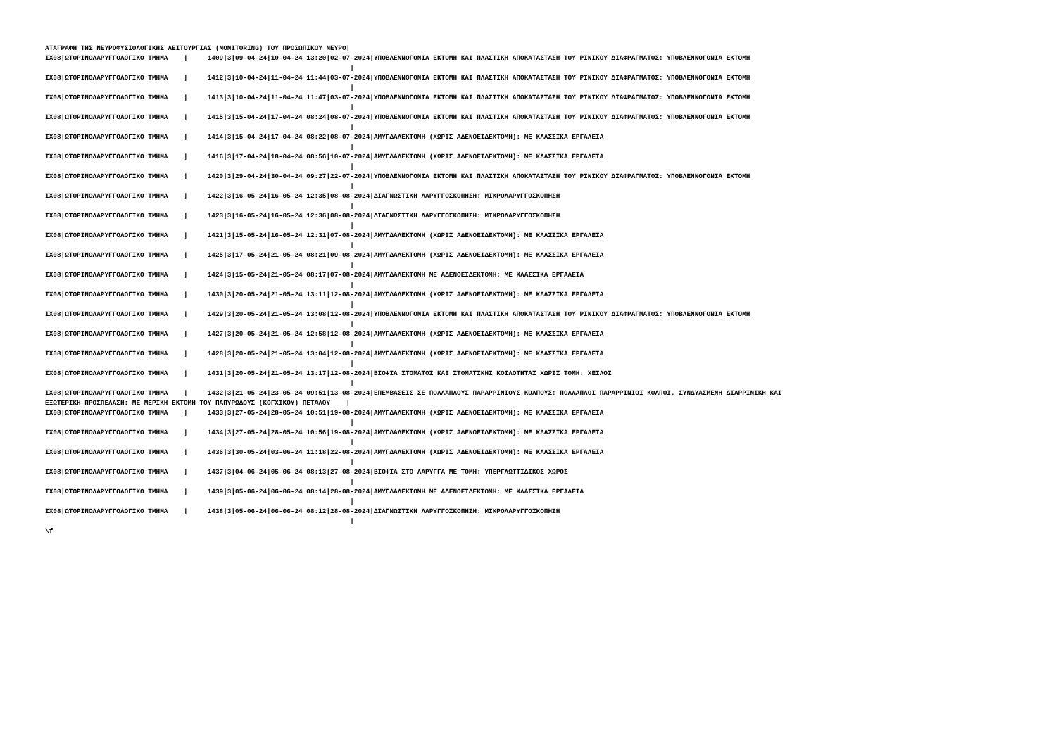ΑΤΑΓΡΑΦΗ ΤΗΣ ΝΕΥΡΟΦΥΣΙΟΛΟΓΙΚΗΣ ΛΕΙΤΟΥΡΓΙΑΣ (MONITORING) ΤΟΥ ΠΡΟΣΩΠΙΚΟΥ ΝΕΥΡΟ|
ΙΧ08|ΩΤΟΡΙΝΟΛΑΡΥΓΓΟΛΟΓΙΚΟ ΤΜΗΜΑ    |     1409|3|09-04-24|10-04-24 13:20|02-07-2024|ΥΠΟΒΛΕΝΝΟΓΟΝΙΑ ΕΚΤΟΜΗ ΚΑΙ ΠΛΑΣΤΙΚΗ ΑΠΟΚΑΤΑΣΤΑΣΗ ΤΟΥ ΡΙΝΙΚΟΥ ΔΙΑΦΡΑΓΜΑΤΟΣ: ΥΠΟΒΛΕΝΝΟΓΟΝΙΑ ΕΚΤΟΜΗ
                                                                             |
ΙΧ08|ΩΤΟΡΙΝΟΛΑΡΥΓΓΟΛΟΓΙΚΟ ΤΜΗΜΑ    |     1412|3|10-04-24|11-04-24 11:44|03-07-2024|ΥΠΟΒΛΕΝΝΟΓΟΝΙΑ ΕΚΤΟΜΗ ΚΑΙ ΠΛΑΣΤΙΚΗ ΑΠΟΚΑΤΑΣΤΑΣΗ ΤΟΥ ΡΙΝΙΚΟΥ ΔΙΑΦΡΑΓΜΑΤΟΣ: ΥΠΟΒΛΕΝΝΟΓΟΝΙΑ ΕΚΤΟΜΗ
                                                                             |
ΙΧ08|ΩΤΟΡΙΝΟΛΑΡΥΓΓΟΛΟΓΙΚΟ ΤΜΗΜΑ    |     1413|3|10-04-24|11-04-24 11:47|03-07-2024|ΥΠΟΒΛΕΝΝΟΓΟΝΙΑ ΕΚΤΟΜΗ ΚΑΙ ΠΛΑΣΤΙΚΗ ΑΠΟΚΑΤΑΣΤΑΣΗ ΤΟΥ ΡΙΝΙΚΟΥ ΔΙΑΦΡΑΓΜΑΤΟΣ: ΥΠΟΒΛΕΝΝΟΓΟΝΙΑ ΕΚΤΟΜΗ
                                                                             |
ΙΧ08|ΩΤΟΡΙΝΟΛΑΡΥΓΓΟΛΟΓΙΚΟ ΤΜΗΜΑ    |     1415|3|15-04-24|17-04-24 08:24|08-07-2024|ΥΠΟΒΛΕΝΝΟΓΟΝΙΑ ΕΚΤΟΜΗ ΚΑΙ ΠΛΑΣΤΙΚΗ ΑΠΟΚΑΤΑΣΤΑΣΗ ΤΟΥ ΡΙΝΙΚΟΥ ΔΙΑΦΡΑΓΜΑΤΟΣ: ΥΠΟΒΛΕΝΝΟΓΟΝΙΑ ΕΚΤΟΜΗ
                                                                             |
ΙΧ08|ΩΤΟΡΙΝΟΛΑΡΥΓΓΟΛΟΓΙΚΟ ΤΜΗΜΑ    |     1414|3|15-04-24|17-04-24 08:22|08-07-2024|ΑΜΥΓΔΑΛΕΚΤΟΜΗ (ΧΩΡΙΣ ΑΔΕΝΟΕΙΔΕΚΤΟΜΗ): ΜΕ ΚΛΑΣΣΙΚΑ ΕΡΓΑΛΕΙΑ
                                                                             |
ΙΧ08|ΩΤΟΡΙΝΟΛΑΡΥΓΓΟΛΟΓΙΚΟ ΤΜΗΜΑ    |     1416|3|17-04-24|18-04-24 08:56|10-07-2024|ΑΜΥΓΔΑΛΕΚΤΟΜΗ (ΧΩΡΙΣ ΑΔΕΝΟΕΙΔΕΚΤΟΜΗ): ΜΕ ΚΛΑΣΣΙΚΑ ΕΡΓΑΛΕΙΑ
                                                                             |
ΙΧ08|ΩΤΟΡΙΝΟΛΑΡΥΓΓΟΛΟΓΙΚΟ ΤΜΗΜΑ    |     1420|3|29-04-24|30-04-24 09:27|22-07-2024|ΥΠΟΒΛΕΝΝΟΓΟΝΙΑ ΕΚΤΟΜΗ ΚΑΙ ΠΛΑΣΤΙΚΗ ΑΠΟΚΑΤΑΣΤΑΣΗ ΤΟΥ ΡΙΝΙΚΟΥ ΔΙΑΦΡΑΓΜΑΤΟΣ: ΥΠΟΒΛΕΝΝΟΓΟΝΙΑ ΕΚΤΟΜΗ
                                                                             |
ΙΧ08|ΩΤΟΡΙΝΟΛΑΡΥΓΓΟΛΟΓΙΚΟ ΤΜΗΜΑ    |     1422|3|16-05-24|16-05-24 12:35|08-08-2024|ΔΙΑΓΝΩΣΤΙΚΗ ΛΑΡΥΓΓΟΣΚΟΠΗΣΗ: ΜΙΚΡΟΛΑΡΥΓΓΟΣΚΟΠΗΣΗ
                                                                             |
ΙΧ08|ΩΤΟΡΙΝΟΛΑΡΥΓΓΟΛΟΓΙΚΟ ΤΜΗΜΑ    |     1423|3|16-05-24|16-05-24 12:36|08-08-2024|ΔΙΑΓΝΩΣΤΙΚΗ ΛΑΡΥΓΓΟΣΚΟΠΗΣΗ: ΜΙΚΡΟΛΑΡΥΓΓΟΣΚΟΠΗΣΗ
                                                                             |
ΙΧ08|ΩΤΟΡΙΝΟΛΑΡΥΓΓΟΛΟΓΙΚΟ ΤΜΗΜΑ    |     1421|3|15-05-24|16-05-24 12:31|07-08-2024|ΑΜΥΓΔΑΛΕΚΤΟΜΗ (ΧΩΡΙΣ ΑΔΕΝΟΕΙΔΕΚΤΟΜΗ): ΜΕ ΚΛΑΣΣΙΚΑ ΕΡΓΑΛΕΙΑ
                                                                             |
ΙΧ08|ΩΤΟΡΙΝΟΛΑΡΥΓΓΟΛΟΓΙΚΟ ΤΜΗΜΑ    |     1425|3|17-05-24|21-05-24 08:21|09-08-2024|ΑΜΥΓΔΑΛΕΚΤΟΜΗ (ΧΩΡΙΣ ΑΔΕΝΟΕΙΔΕΚΤΟΜΗ): ΜΕ ΚΛΑΣΣΙΚΑ ΕΡΓΑΛΕΙΑ
                                                                             |
ΙΧ08|ΩΤΟΡΙΝΟΛΑΡΥΓΓΟΛΟΓΙΚΟ ΤΜΗΜΑ    |     1424|3|15-05-24|21-05-24 08:17|07-08-2024|ΑΜΥΓΔΑΛΕΚΤΟΜΗ ΜΕ ΑΔΕΝΟΕΙΔΕΚΤΟΜΗ: ΜΕ ΚΛΑΣΣΙΚΑ ΕΡΓΑΛΕΙΑ
                                                                             |
ΙΧ08|ΩΤΟΡΙΝΟΛΑΡΥΓΓΟΛΟΓΙΚΟ ΤΜΗΜΑ    |     1430|3|20-05-24|21-05-24 13:11|12-08-2024|ΑΜΥΓΔΑΛΕΚΤΟΜΗ (ΧΩΡΙΣ ΑΔΕΝΟΕΙΔΕΚΤΟΜΗ): ΜΕ ΚΛΑΣΣΙΚΑ ΕΡΓΑΛΕΙΑ
                                                                             |
ΙΧ08|ΩΤΟΡΙΝΟΛΑΡΥΓΓΟΛΟΓΙΚΟ ΤΜΗΜΑ    |     1429|3|20-05-24|21-05-24 13:08|12-08-2024|ΥΠΟΒΛΕΝΝΟΓΟΝΙΑ ΕΚΤΟΜΗ ΚΑΙ ΠΛΑΣΤΙΚΗ ΑΠΟΚΑΤΑΣΤΑΣΗ ΤΟΥ ΡΙΝΙΚΟΥ ΔΙΑΦΡΑΓΜΑΤΟΣ: ΥΠΟΒΛΕΝΝΟΓΟΝΙΑ ΕΚΤΟΜΗ
                                                                             |
ΙΧ08|ΩΤΟΡΙΝΟΛΑΡΥΓΓΟΛΟΓΙΚΟ ΤΜΗΜΑ    |     1427|3|20-05-24|21-05-24 12:58|12-08-2024|ΑΜΥΓΔΑΛΕΚΤΟΜΗ (ΧΩΡΙΣ ΑΔΕΝΟΕΙΔΕΚΤΟΜΗ): ΜΕ ΚΛΑΣΣΙΚΑ ΕΡΓΑΛΕΙΑ
                                                                             |
ΙΧ08|ΩΤΟΡΙΝΟΛΑΡΥΓΓΟΛΟΓΙΚΟ ΤΜΗΜΑ    |     1428|3|20-05-24|21-05-24 13:04|12-08-2024|ΑΜΥΓΔΑΛΕΚΤΟΜΗ (ΧΩΡΙΣ ΑΔΕΝΟΕΙΔΕΚΤΟΜΗ): ΜΕ ΚΛΑΣΣΙΚΑ ΕΡΓΑΛΕΙΑ
                                                                             |
ΙΧ08|ΩΤΟΡΙΝΟΛΑΡΥΓΓΟΛΟΓΙΚΟ ΤΜΗΜΑ    |     1431|3|20-05-24|21-05-24 13:17|12-08-2024|ΒΙΟΨΙΑ ΣΤΟΜΑΤΟΣ ΚΑΙ ΣΤΟΜΑΤΙΚΗΣ ΚΟΙΛΟΤΗΤΑΣ ΧΩΡΙΣ ΤΟΜΗ: ΧΕΙΛΟΣ
                                                                             |
ΙΧ08|ΩΤΟΡΙΝΟΛΑΡΥΓΓΟΛΟΓΙΚΟ ΤΜΗΜΑ    |     1432|3|21-05-24|23-05-24 09:51|13-08-2024|ΕΠΕΜΒΑΣΕΙΣ ΣΕ ΠΟΛΛΑΠΛΟΥΣ ΠΑΡΑΡΡΙΝΙΟΥΣ ΚΟΛΠΟΥΣ: ΠΟΛΛΑΠΛΟΙ ΠΑΡΑΡΡΙΝΙΟΙ ΚΟΛΠΟΙ. ΣΥΝΔΥΑΣΜΕΝΗ ΔΙΑΡΡΙΝΙΚΗ ΚΑΙ
ΕΞΩΤΕΡΙΚΗ ΠΡΟΣΠΕΛΑΣΗ: ΜΕ ΜΕΡΙΚΗ ΕΚΤΟΜΗ ΤΟΥ ΠΑΠΥΡΩΔΟΥΣ (ΚΟΓΧΙΚΟΥ) ΠΕΤΑΛΟΥ    |
ΙΧ08|ΩΤΟΡΙΝΟΛΑΡΥΓΓΟΛΟΓΙΚΟ ΤΜΗΜΑ    |     1433|3|27-05-24|28-05-24 10:51|19-08-2024|ΑΜΥΓΔΑΛΕΚΤΟΜΗ (ΧΩΡΙΣ ΑΔΕΝΟΕΙΔΕΚΤΟΜΗ): ΜΕ ΚΛΑΣΣΙΚΑ ΕΡΓΑΛΕΙΑ
                                                                             |
ΙΧ08|ΩΤΟΡΙΝΟΛΑΡΥΓΓΟΛΟΓΙΚΟ ΤΜΗΜΑ    |     1434|3|27-05-24|28-05-24 10:56|19-08-2024|ΑΜΥΓΔΑΛΕΚΤΟΜΗ (ΧΩΡΙΣ ΑΔΕΝΟΕΙΔΕΚΤΟΜΗ): ΜΕ ΚΛΑΣΣΙΚΑ ΕΡΓΑΛΕΙΑ
                                                                             |
ΙΧ08|ΩΤΟΡΙΝΟΛΑΡΥΓΓΟΛΟΓΙΚΟ ΤΜΗΜΑ    |     1436|3|30-05-24|03-06-24 11:18|22-08-2024|ΑΜΥΓΔΑΛΕΚΤΟΜΗ (ΧΩΡΙΣ ΑΔΕΝΟΕΙΔΕΚΤΟΜΗ): ΜΕ ΚΛΑΣΣΙΚΑ ΕΡΓΑΛΕΙΑ
                                                                             |
ΙΧ08|ΩΤΟΡΙΝΟΛΑΡΥΓΓΟΛΟΓΙΚΟ ΤΜΗΜΑ    |     1437|3|04-06-24|05-06-24 08:13|27-08-2024|ΒΙΟΨΙΑ ΣΤΟ ΛΑΡΥΓΓΑ ΜΕ ΤΟΜΗ: ΥΠΕΡΓΛΩΤΤΙΔΙΚΟΣ ΧΩΡΟΣ
                                                                             |
ΙΧ08|ΩΤΟΡΙΝΟΛΑΡΥΓΓΟΛΟΓΙΚΟ ΤΜΗΜΑ    |     1439|3|05-06-24|06-06-24 08:14|28-08-2024|ΑΜΥΓΔΑΛΕΚΤΟΜΗ ΜΕ ΑΔΕΝΟΕΙΔΕΚΤΟΜΗ: ΜΕ ΚΛΑΣΣΙΚΑ ΕΡΓΑΛΕΙΑ
                                                                             |
ΙΧ08|ΩΤΟΡΙΝΟΛΑΡΥΓΓΟΛΟΓΙΚΟ ΤΜΗΜΑ    |     1438|3|05-06-24|06-06-24 08:12|28-08-2024|ΔΙΑΓΝΩΣΤΙΚΗ ΛΑΡΥΓΓΟΣΚΟΠΗΣΗ: ΜΙΚΡΟΛΑΡΥΓΓΟΣΚΟΠΗΣΗ
                                                                             |
\f